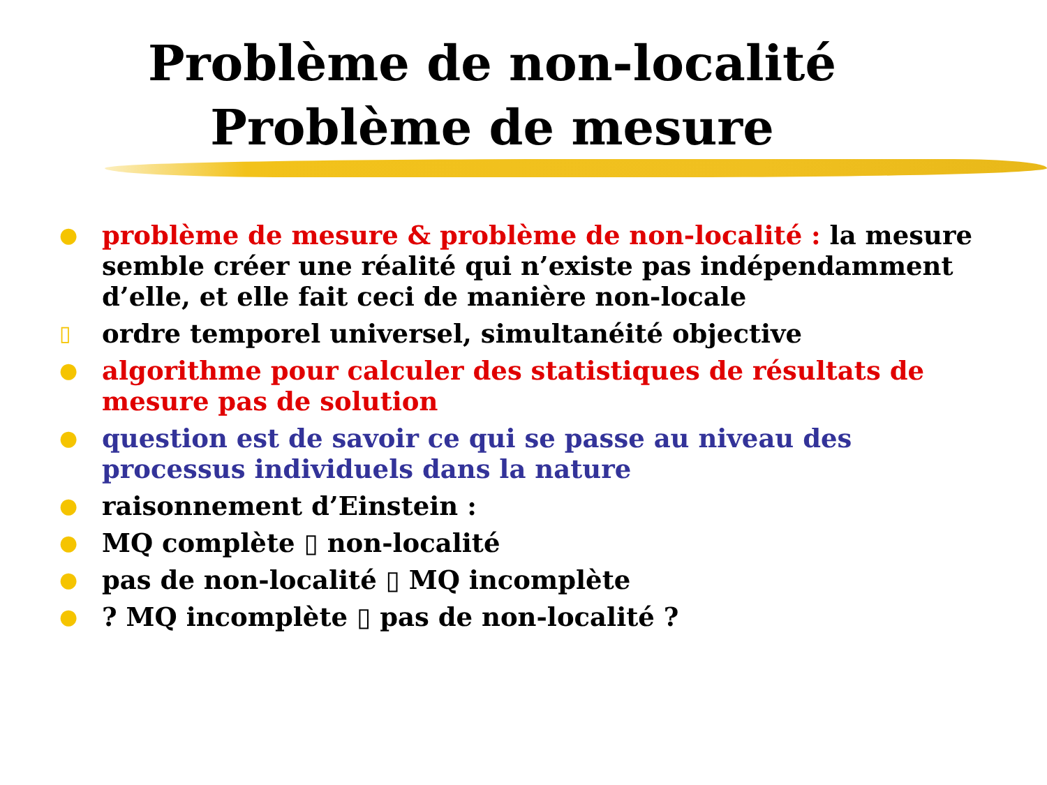Problème de non-localité
Problème de mesure
● problème de mesure & problème de non-localité : la mesure semble créer une réalité qui n’existe pas indépendamment d’elle, et elle fait ceci de manière non-locale
▯ ordre temporel universel, simultanéité objective
● algorithme pour calculer des statistiques de résultats de mesure pas de solution
● question est de savoir ce qui se passe au niveau des processus individuels dans la nature
● raisonnement d’Einstein :
● MQ complète ▯ non-localité
● pas de non-localité ▯ MQ incomplète
●? MQ incomplète ▯ pas de non-localité ?